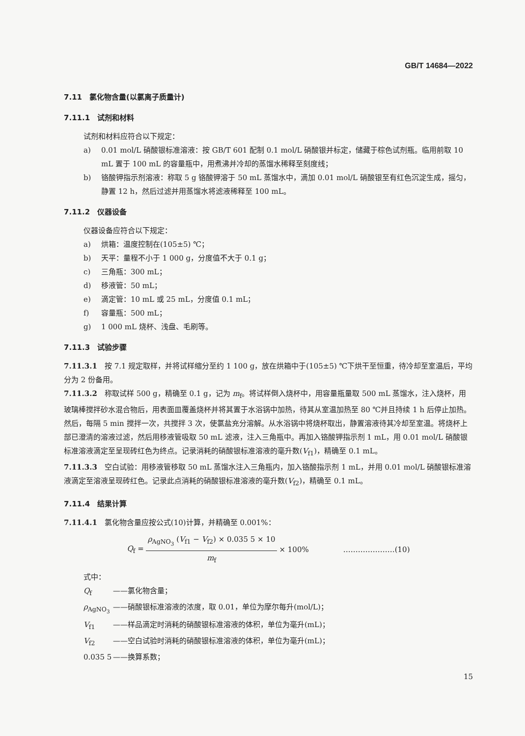GB/T 14684—2022
7.11　氯化物含量(以氯离子质量计)
7.11.1　试剂和材料
试剂和材料应符合以下规定：
a) 0.01 mol/L 硝酸银标准溶液：按 GB/T 601 配制 0.1 mol/L 硝酸银并标定，储藏于棕色试剂瓶。临用前取 10 mL 置于 100 mL 的容量瓶中，用煮沸并冷却的蒸馏水稀释至刻度线；
b) 铬酸钾指示剂溶液：称取 5 g 铬酸钾溶于 50 mL 蒸馏水中，滴加 0.01 mol/L 硝酸银至有红色沉淀生成，摇匀，静置 12 h，然后过滤并用蒸馏水将滤液稀释至 100 mL。
7.11.2　仪器设备
仪器设备应符合以下规定：
a) 烘箱：温度控制在(105±5) ℃；
b) 天平：量程不小于 1 000 g，分度值不大于 0.1 g；
c) 三角瓶：300 mL；
d) 移液管：50 mL；
e) 滴定管：10 mL 或 25 mL，分度值 0.1 mL；
f) 容量瓶：500 mL；
g) 1 000 mL 烧杯、浅盘、毛刷等。
7.11.3　试验步骤
7.11.3.1　按 7.1 规定取样，并将试样缩分至约 1 100 g，放在烘箱中于(105±5) ℃下烘干至恒重，待冷却至室温后，平均分为 2 份备用。
7.11.3.2　称取试样 500 g，精确至 0.1 g，记为 m<sub>f</sub>。将试样倒入烧杯中，用容量瓶量取 500 mL 蒸馏水，注入烧杯，用玻璃棒搅拌砂水混合物后，用表面皿覆盖烧杯并将其置于水浴锅中加热，待其从室温加热至 80 ℃并且持续 1 h 后停止加热。然后，每隔 5 min 搅拌一次，共搅拌 3 次，使氯盐充分溶解。从水浴锅中将烧杯取出，静置溶液待其冷却至室温。将烧杯上部已澄清的溶液过滤，然后用移液管吸取 50 mL 滤液，注入三角瓶中。再加入铬酸钾指示剂 1 mL，用 0.01 mol/L 硝酸银标准溶液滴定至呈现砖红色为终点。记录消耗的硝酸银标准溶液的毫升数(V<sub>f1</sub>)，精确至 0.1 mL。
7.11.3.3　空白试验：用移液管移取 50 mL 蒸馏水注入三角瓶内，加入铬酸指示剂 1 mL，并用 0.01 mol/L 硝酸银标准溶液滴定至溶液呈现砖红色。记录此点消耗的硝酸银标准溶液的毫升数(V<sub>f2</sub>)，精确至 0.1 mL。
7.11.4　结果计算
7.11.4.1　氯化物含量应按公式(10)计算，并精确至 0.001%：
Q<sub>f</sub> = ρ<sub>AgNO<sub>3</sub></sub> (V<sub>f1</sub> − V<sub>f2</sub>) × 0.035 5 × 10 m<sub>f</sub> × 100% …………………(10)
式中：
Q<sub>f</sub> ——氯化物含量；
ρ<sub>AgNO<sub>3</sub></sub> ——硝酸银标准溶液的浓度，取 0.01，单位为摩尔每升(mol/L)；
V<sub>f1</sub> ——样品滴定时消耗的硝酸银标准溶液的体积，单位为毫升(mL)；
V<sub>f2</sub> ——空白试验时消耗的硝酸银标准溶液的体积，单位为毫升(mL)；
0.035 5 ——换算系数；
15